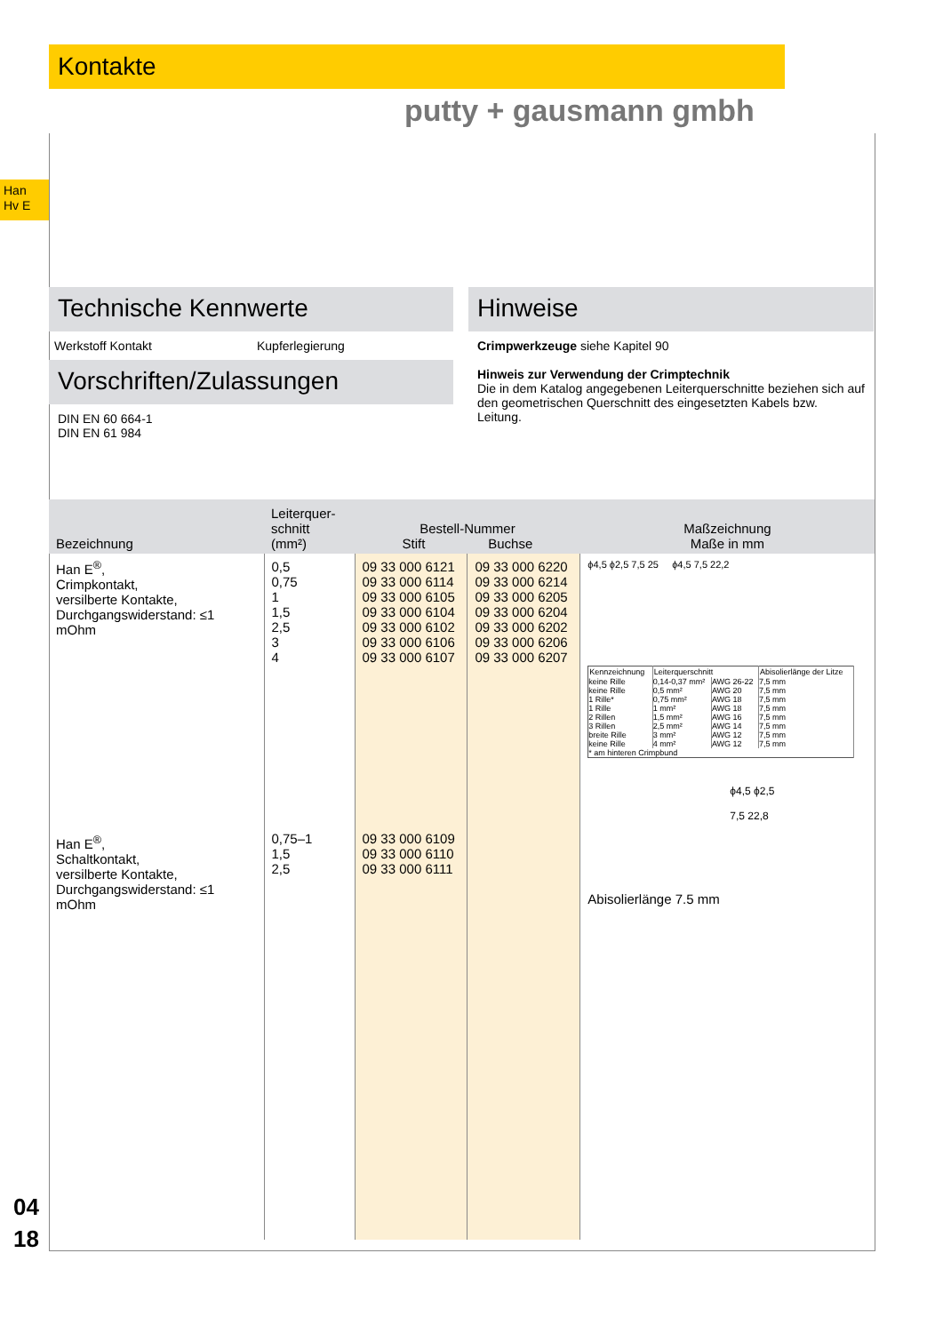Kontakte
putty + gausmann gmbh
Han
Hv E
Technische Kennwerte
Werkstoff Kontakt Kupferlegierung
Vorschriften/Zulassungen
DIN EN 60 664-1
DIN EN 61 984
Hinweise
Crimpwerkzeuge siehe Kapitel 90
Hinweis zur Verwendung der Crimptechnik
Die in dem Katalog angegebenen Leiterquerschnitte beziehen sich auf den geometrischen Querschnitt des eingesetzten Kabels bzw. Leitung.
| Bezeichnung | Leiterquer- schnitt (mm²) | Bestell-Nummer Stift Buchse | | Maßzeichnung Maße in mm |
| --- | --- | --- | --- | --- |
| Han E<sup>®</sup>, Crimpkontakt, versilberte Kontakte, Durchgangswiderstand: ≤1 mOhm Han E<sup>®</sup>, Schaltkontakt, versilberte Kontakte, Durchgangswiderstand: ≤1 mOhm | 0,5 0,75 1 1,5 2,5 3 4 0,75–1 1,5 2,5 | 09 33 000 6121 09 33 000 6114 09 33 000 6105 09 33 000 6104 09 33 000 6102 09 33 000 6106 09 33 000 6107 09 33 000 6109 09 33 000 6110 09 33 000 6111 | 09 33 000 6220 09 33 000 6214 09 33 000 6205 09 33 000 6204 09 33 000 6202 09 33 000 6206 09 33 000 6207 | ϕ4,5 ϕ2,5 7,5 25 ϕ4,5 7,5 22,2 / Kennzeichnung / Leiterquerschnitt / / Abisolierlänge der Litze / / keine Rille keine Rille 1 Rille* 1 Rille 2 Rillen 3 Rillen breite Rille keine Rille / 0,14-0,37 mm² 0,5 mm² 0,75 mm² 1 mm² 1,5 mm² 2,5 mm² 3 mm² 4 mm² / AWG 26-22 AWG 20 AWG 18 AWG 18 AWG 16 AWG 14 AWG 12 AWG 12 / 7,5 mm 7,5 mm 7,5 mm 7,5 mm 7,5 mm 7,5 mm 7,5 mm 7,5 mm / / * am hinteren Crimpbund / / / / ϕ4,5 ϕ2,5 7,5 22,8 Abisolierlänge 7.5 mm |
04
18